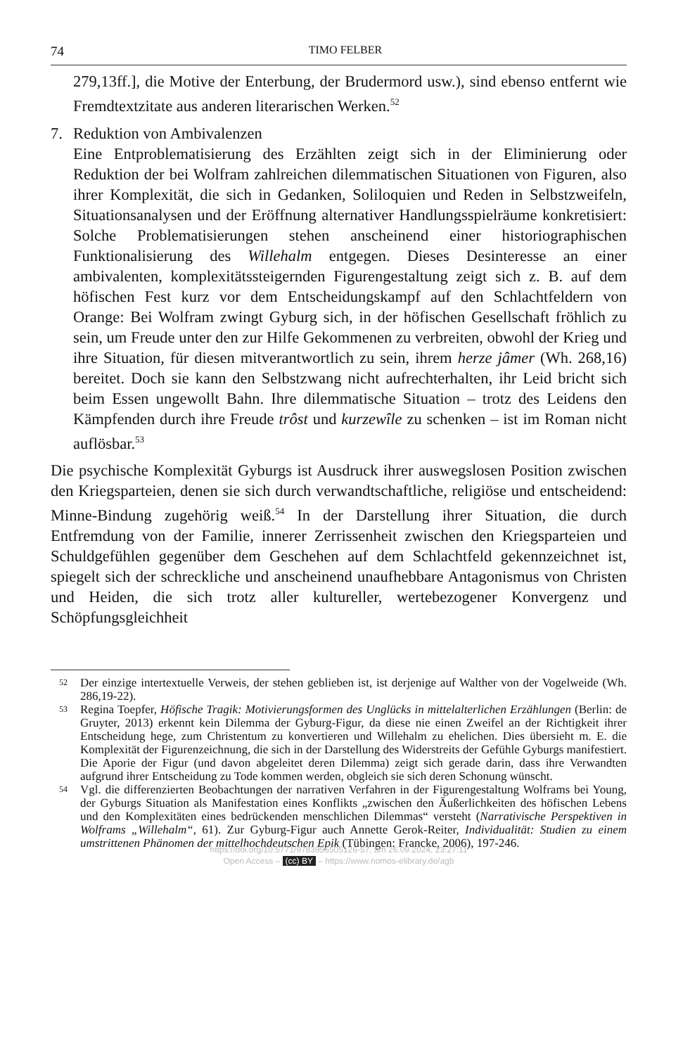74 TIMO FELBER
279,13ff.], die Motive der Enterbung, der Brudermord usw.), sind ebenso entfernt wie Fremdtextzitate aus anderen literarischen Werken.<sup>52</sup>
7. Reduktion von Ambivalenzen
Eine Entproblematisierung des Erzählten zeigt sich in der Eliminierung oder Reduktion der bei Wolfram zahlreichen dilemmatischen Situationen von Figuren, also ihrer Komplexität, die sich in Gedanken, Soliloquien und Reden in Selbstzweifeln, Situationsanalysen und der Eröffnung alternativer Handlungsspielräume konkretisiert: Solche Problematisierungen stehen anscheinend einer historiographischen Funktionalisierung des Willehalm entgegen. Dieses Desinteresse an einer ambivalenten, komplexitätssteigernden Figurengestaltung zeigt sich z. B. auf dem höfischen Fest kurz vor dem Entscheidungskampf auf den Schlachtfeldern von Orange: Bei Wolfram zwingt Gyburg sich, in der höfischen Gesellschaft fröhlich zu sein, um Freude unter den zur Hilfe Gekommenen zu verbreiten, obwohl der Krieg und ihre Situation, für diesen mitverantwortlich zu sein, ihrem herze jâmer (Wh. 268,16) bereitet. Doch sie kann den Selbstzwang nicht aufrechterhalten, ihr Leid bricht sich beim Essen ungewollt Bahn. Ihre dilemmatische Situation – trotz des Leidens den Kämpfenden durch ihre Freude trôst und kurzewîle zu schenken – ist im Roman nicht auflösbar.<sup>53</sup>
Die psychische Komplexität Gyburgs ist Ausdruck ihrer auswegslosen Position zwischen den Kriegsparteien, denen sie sich durch verwandtschaftliche, religiöse und entscheidend: Minne-Bindung zugehörig weiß.<sup>54</sup> In der Darstellung ihrer Situation, die durch Entfremdung von der Familie, innerer Zerrissenheit zwischen den Kriegsparteien und Schuldgefühlen gegenüber dem Geschehen auf dem Schlachtfeld gekennzeichnet ist, spiegelt sich der schreckliche und anscheinend unaufhebbare Antagonismus von Christen und Heiden, die sich trotz aller kultureller, wertebezogener Konvergenz und Schöpfungsgleichheit
52
Der einzige intertextuelle Verweis, der stehen geblieben ist, ist derjenige auf Walther von der Vogelweide (Wh. 286,19-22).
53
Regina Toepfer, Höfische Tragik: Motivierungsformen des Unglücks in mittelalterlichen Erzählungen (Berlin: de Gruyter, 2013) erkennt kein Dilemma der Gyburg-Figur, da diese nie einen Zweifel an der Richtigkeit ihrer Entscheidung hege, zum Christentum zu konvertieren und Willehalm zu ehelichen. Dies übersieht m. E. die Komplexität der Figurenzeichnung, die sich in der Darstellung des Widerstreits der Gefühle Gyburgs manifestiert. Die Aporie der Figur (und davon abgeleitet deren Dilemma) zeigt sich gerade darin, dass ihre Verwandten aufgrund ihrer Entscheidung zu Tode kommen werden, obgleich sie sich deren Schonung wünscht.
54
Vgl. die differenzierten Beobachtungen der narrativen Verfahren in der Figurengestaltung Wolframs bei Young, der Gyburgs Situation als Manifestation eines Konflikts „zwischen den Äußerlichkeiten des höfischen Lebens und den Komplexitäten eines bedrückenden menschlichen Dilemmas“ versteht (Narrativische Perspektiven in Wolframs „Willehalm“, 61). Zur Gyburg-Figur auch Annette Gerok-Reiter, Individualität: Studien zu einem umstrittenen Phänomen der mittelhochdeutschen Epik (Tübingen: Francke, 2006), 197-246.
https://doi.org/10.5771/9783956505126-57, am 26.09.2024, 23:27:11
Open Access – (cc) BY – https://www.nomos-elibrary.de/agb